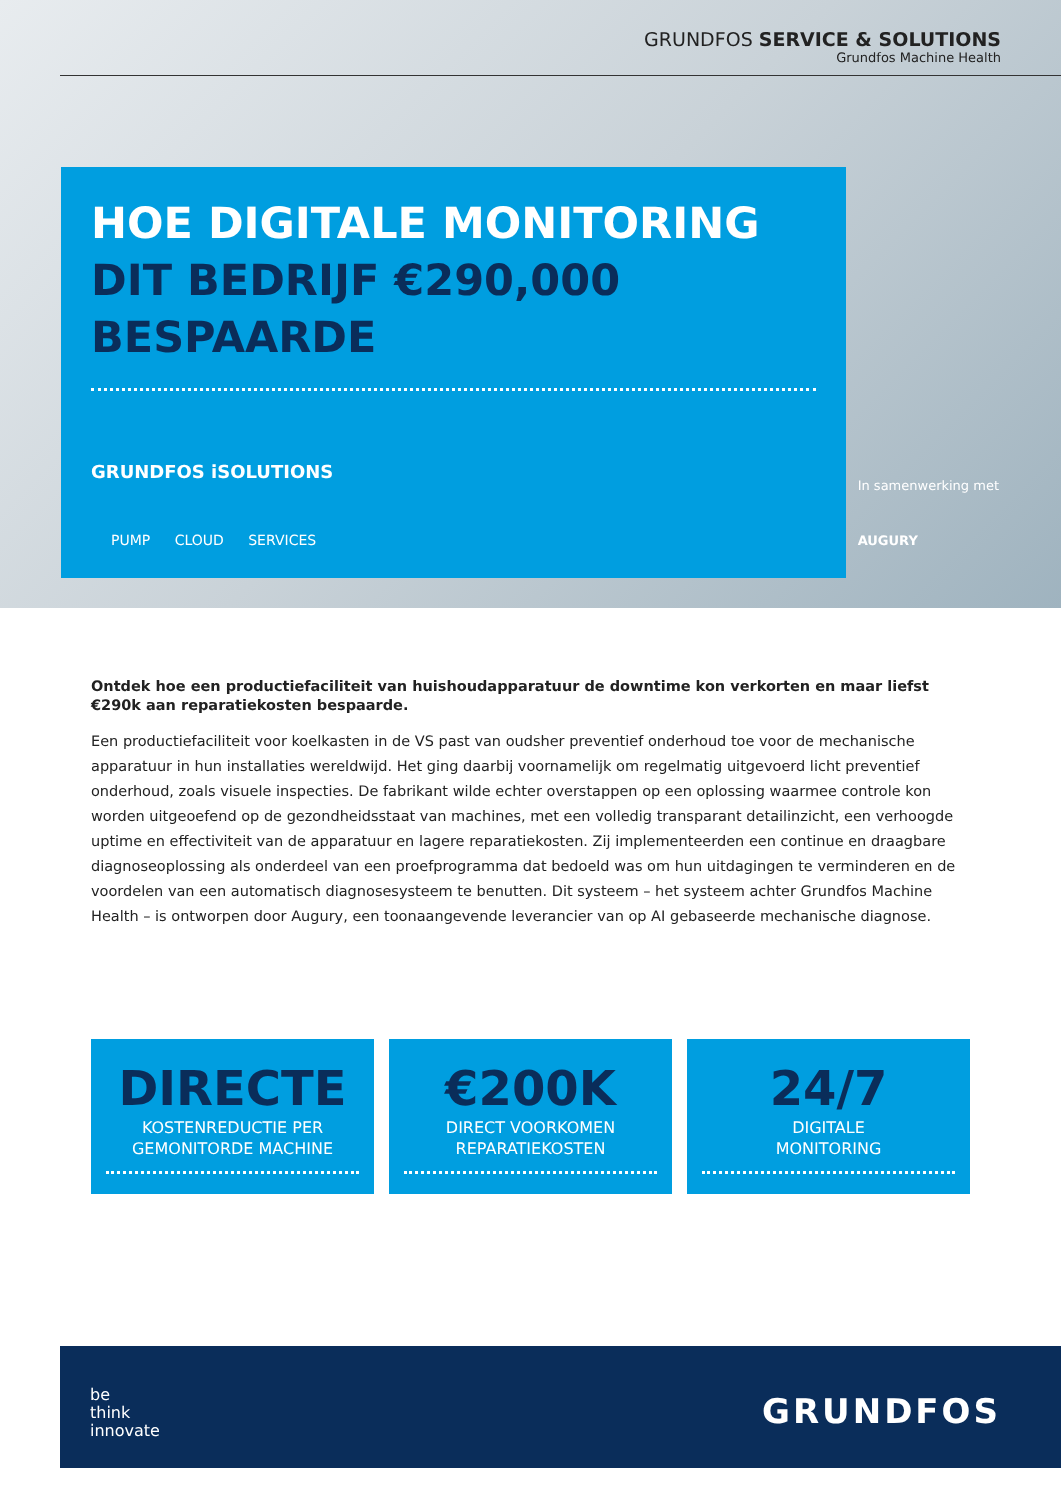GRUNDFOS SERVICE & SOLUTIONS
Grundfos Machine Health
HOE DIGITALE MONITORING
DIT BEDRIJF €290,000
BESPAARDE
GRUNDFOS iSOLUTIONS
PUMP CLOUD SERVICES
In samenwerking met
AUGURY
Ontdek hoe een productiefaciliteit van huishoudapparatuur de downtime kon verkorten en maar liefst €290k aan reparatiekosten bespaarde.
Een productiefaciliteit voor koelkasten in de VS past van oudsher preventief onderhoud toe voor de mechanische apparatuur in hun installaties wereldwijd. Het ging daarbij voornamelijk om regelmatig uitgevoerd licht preventief onderhoud, zoals visuele inspecties. De fabrikant wilde echter overstappen op een oplossing waarmee controle kon worden uitgeoefend op de gezondheidsstaat van machines, met een volledig transparant detailinzicht, een verhoogde uptime en effectiviteit van de apparatuur en lagere reparatiekosten. Zij implementeerden een continue en draagbare diagnoseoplossing als onderdeel van een proefprogramma dat bedoeld was om hun uitdagingen te verminderen en de voordelen van een automatisch diagnosesysteem te benutten. Dit systeem – het systeem achter Grundfos Machine Health – is ontworpen door Augury, een toonaangevende leverancier van op AI gebaseerde mechanische diagnose.
DIRECTE
KOSTENREDUCTIE PER
GEMONITORDE MACHINE
€200K
DIRECT VOORKOMEN
REPARATIEKOSTEN
24/7
DIGITALE
MONITORING
be
think
innovate
GRUNDFOS